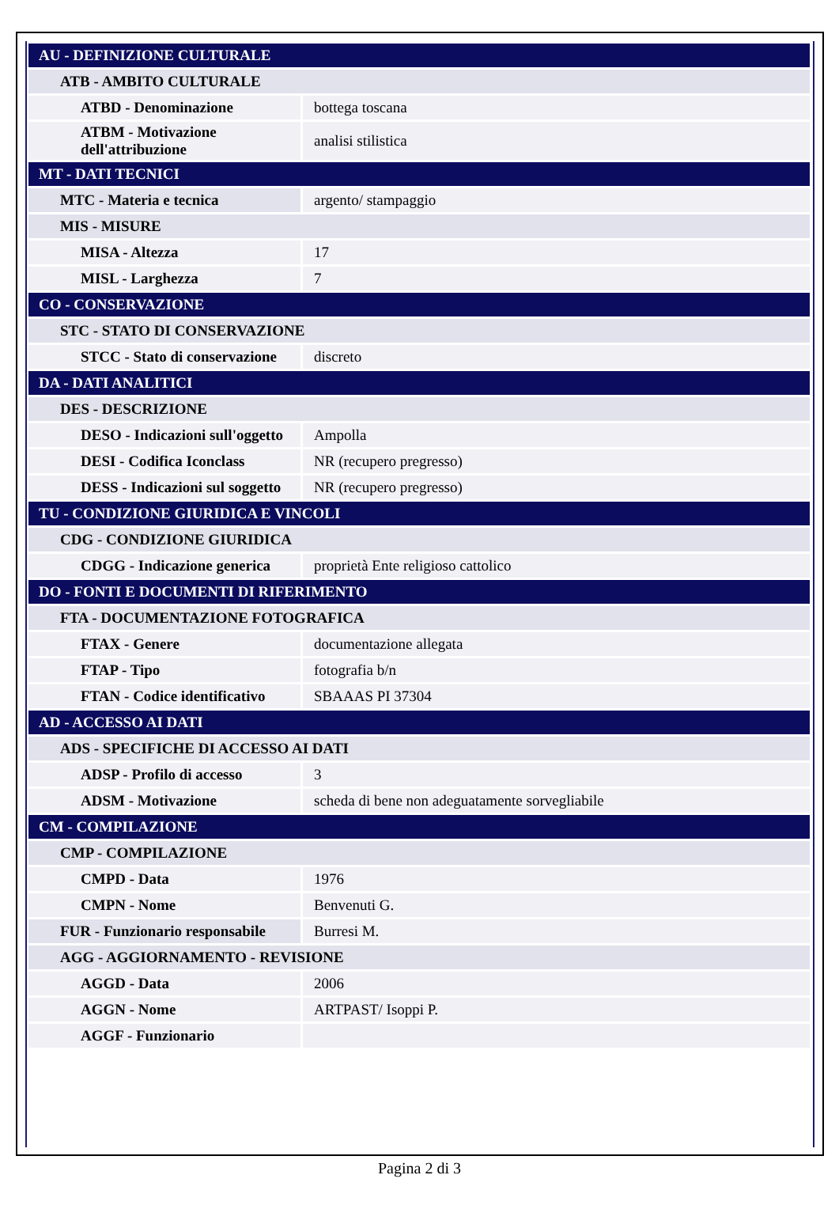| AU - DEFINIZIONE CULTURALE | |
| ATB - AMBITO CULTURALE | |
| ATBD - Denominazione | bottega toscana |
| ATBM - Motivazione dell'attribuzione | analisi stilistica |
| MT - DATI TECNICI | |
| MTC - Materia e tecnica | argento/ stampaggio |
| MIS - MISURE | |
| MISA - Altezza | 17 |
| MISL - Larghezza | 7 |
| CO - CONSERVAZIONE | |
| STC - STATO DI CONSERVAZIONE | |
| STCC - Stato di conservazione | discreto |
| DA - DATI ANALITICI | |
| DES - DESCRIZIONE | |
| DESO - Indicazioni sull'oggetto | Ampolla |
| DESI - Codifica Iconclass | NR (recupero pregresso) |
| DESS - Indicazioni sul soggetto | NR (recupero pregresso) |
| TU - CONDIZIONE GIURIDICA E VINCOLI | |
| CDG - CONDIZIONE GIURIDICA | |
| CDGG - Indicazione generica | proprietà Ente religioso cattolico |
| DO - FONTI E DOCUMENTI DI RIFERIMENTO | |
| FTA - DOCUMENTAZIONE FOTOGRAFICA | |
| FTAX - Genere | documentazione allegata |
| FTAP - Tipo | fotografia b/n |
| FTAN - Codice identificativo | SBAAAS PI 37304 |
| AD - ACCESSO AI DATI | |
| ADS - SPECIFICHE DI ACCESSO AI DATI | |
| ADSP - Profilo di accesso | 3 |
| ADSM - Motivazione | scheda di bene non adeguatamente sorvegliabile |
| CM - COMPILAZIONE | |
| CMP - COMPILAZIONE | |
| CMPD - Data | 1976 |
| CMPN - Nome | Benvenuti G. |
| FUR - Funzionario responsabile | Burresi M. |
| AGG - AGGIORNAMENTO - REVISIONE | |
| AGGD - Data | 2006 |
| AGGN - Nome | ARTPAST/ Isoppi P. |
| AGGF - Funzionario | |
Pagina 2 di 3